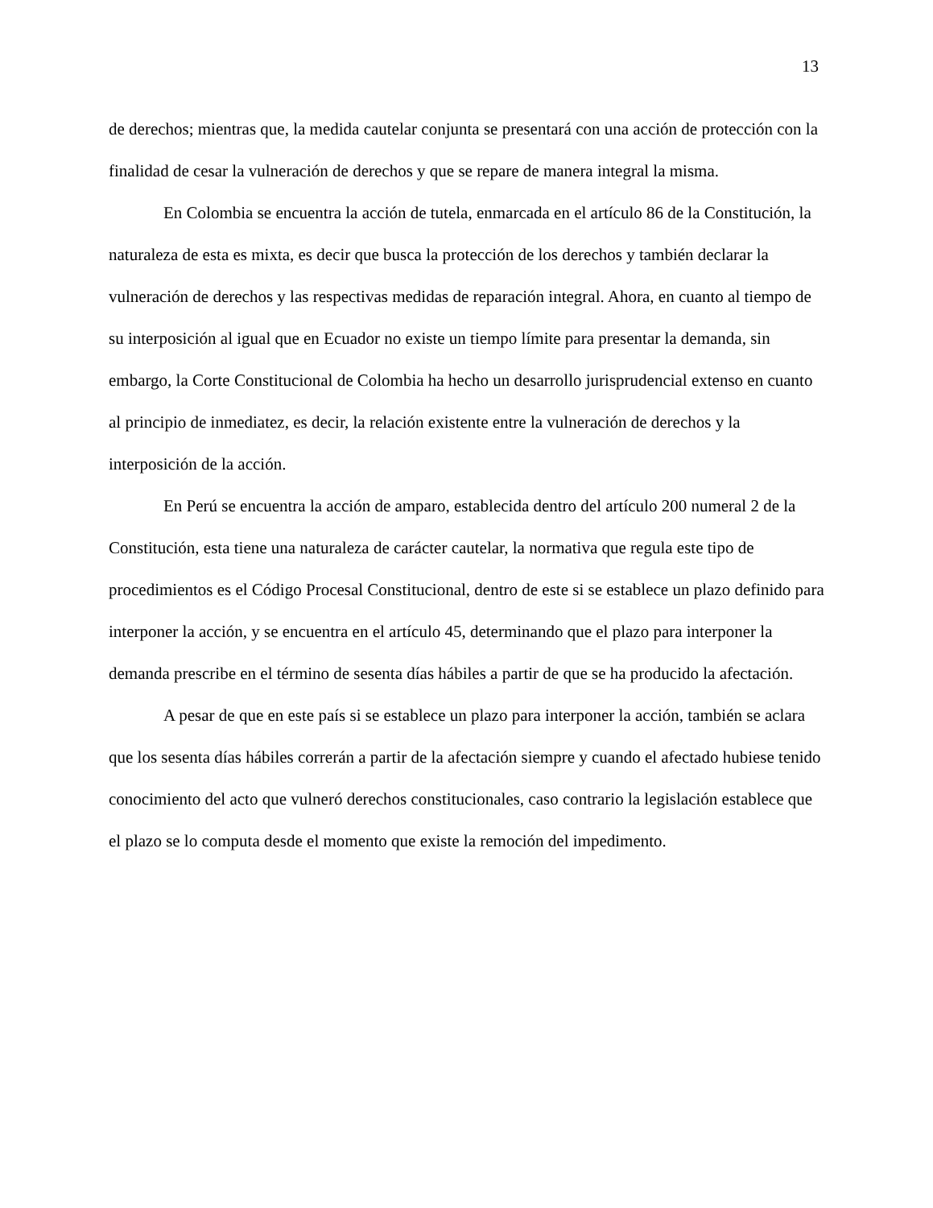13
de derechos; mientras que, la medida cautelar conjunta se presentará con una acción de protección con la finalidad de cesar la vulneración de derechos y que se repare de manera integral la misma.
En Colombia se encuentra la acción de tutela, enmarcada en el artículo 86 de la Constitución, la naturaleza de esta es mixta, es decir que busca la protección de los derechos y también declarar la vulneración de derechos y las respectivas medidas de reparación integral. Ahora, en cuanto al tiempo de su interposición al igual que en Ecuador no existe un tiempo límite para presentar la demanda, sin embargo, la Corte Constitucional de Colombia ha hecho un desarrollo jurisprudencial extenso en cuanto al principio de inmediatez, es decir, la relación existente entre la vulneración de derechos y la interposición de la acción.
En Perú se encuentra la acción de amparo, establecida dentro del artículo 200 numeral 2 de la Constitución, esta tiene una naturaleza de carácter cautelar, la normativa que regula este tipo de procedimientos es el Código Procesal Constitucional, dentro de este si se establece un plazo definido para interponer la acción, y se encuentra en el artículo 45, determinando que el plazo para interponer la demanda prescribe en el término de sesenta días hábiles a partir de que se ha producido la afectación.
A pesar de que en este país si se establece un plazo para interponer la acción, también se aclara que los sesenta días hábiles correrán a partir de la afectación siempre y cuando el afectado hubiese tenido conocimiento del acto que vulneró derechos constitucionales, caso contrario la legislación establece que el plazo se lo computa desde el momento que existe la remoción del impedimento.